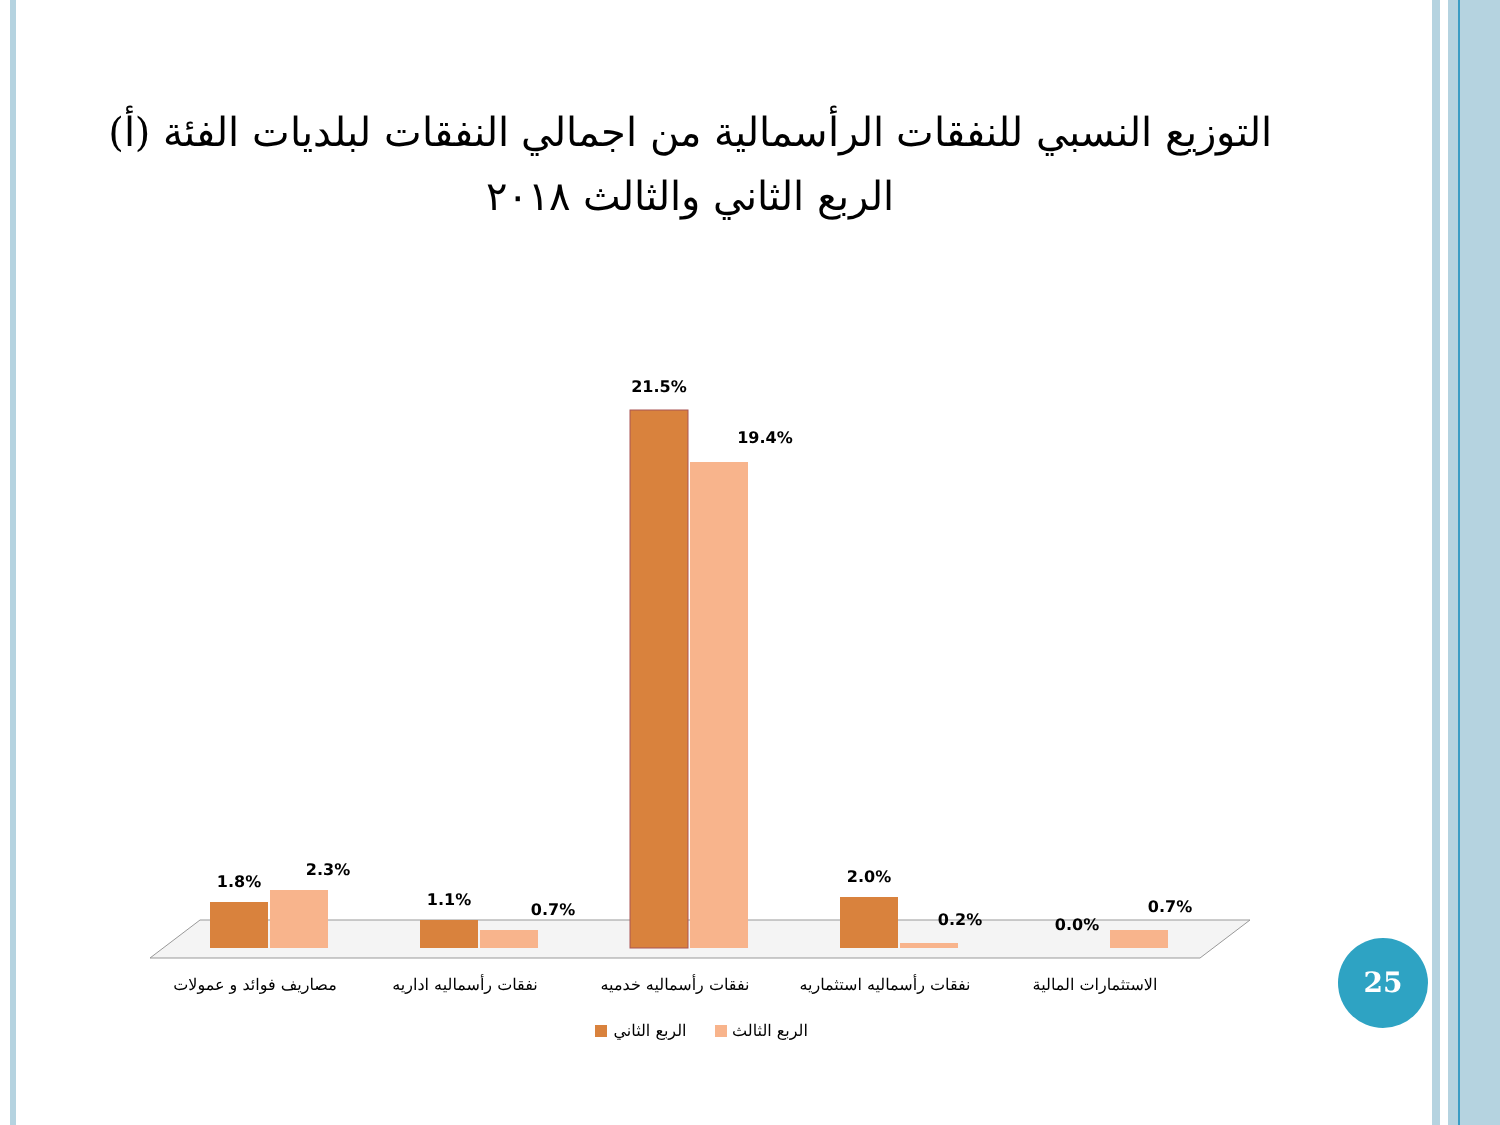التوزيع النسبي للنفقات الرأسمالية من اجمالي النفقات لبلديات الفئة (أ) الربع الثاني والثالث ٢٠١٨
1.8%
2.3%
1.1%
0.7%
21.5%
19.4%
2.0%
0.2%
0.0%
0.7%
مصاريف فوائد و عمولات
نفقات رأسماليه اداريه
نفقات رأسماليه خدميه
نفقات رأسماليه استثماريه
الاستثمارات المالية
الربع الثاني
الربع الثالث
25